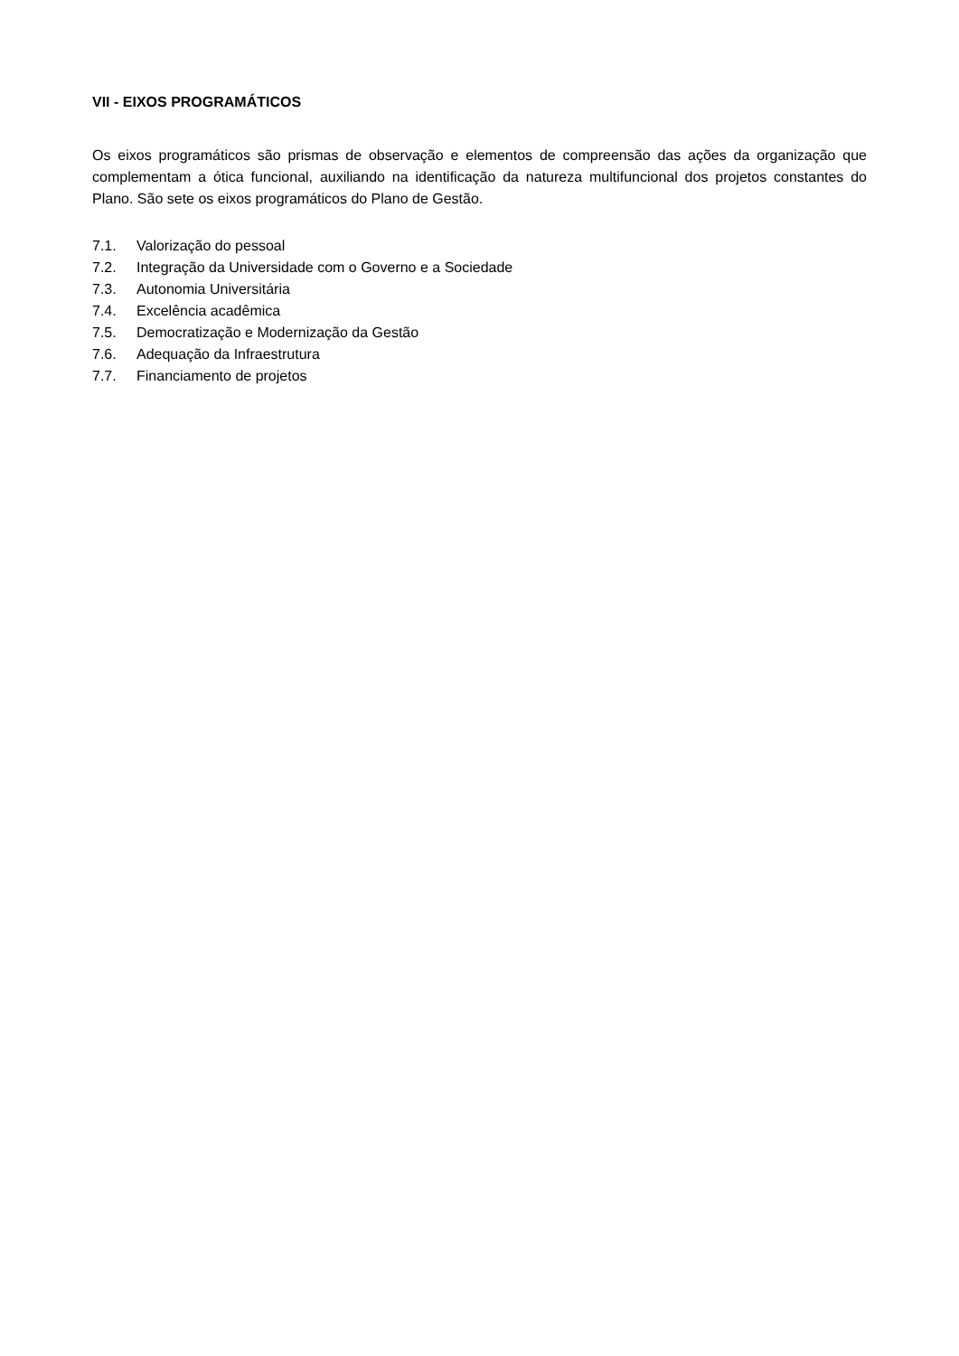VII - EIXOS PROGRAMÁTICOS
Os eixos programáticos são prismas de observação e elementos de compreensão das ações da organização que complementam a ótica funcional, auxiliando na identificação da natureza multifuncional dos projetos constantes do Plano. São sete os eixos programáticos do Plano de Gestão.
7.1. Valorização do pessoal
7.2. Integração da Universidade com o Governo e a Sociedade
7.3. Autonomia Universitária
7.4. Excelência acadêmica
7.5. Democratização e Modernização da Gestão
7.6. Adequação da Infraestrutura
7.7. Financiamento de projetos